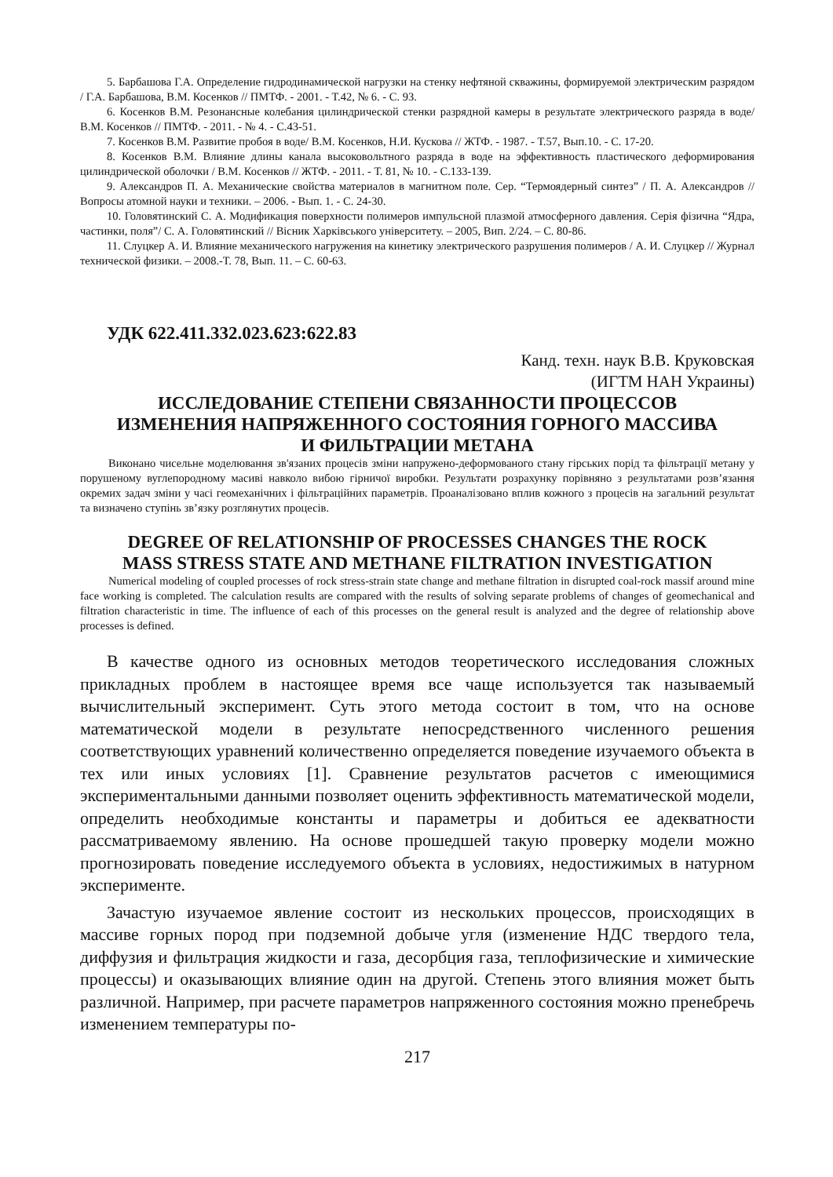5. Барбашова Г.А. Определение гидродинамической нагрузки на стенку нефтяной скважины, формируемой электрическим разрядом / Г.А. Барбашова, В.М. Косенков // ПМТФ. - 2001. - Т.42, № 6. - С. 93.
6. Косенков В.М. Резонансные колебания цилиндрической стенки разрядной камеры в результате электрического разряда в воде/ В.М. Косенков // ПМТФ. - 2011. - № 4. - С.43-51.
7. Косенков В.М. Развитие пробоя в воде/ В.М. Косенков, Н.И. Кускова // ЖТФ. - 1987. - Т.57, Вып.10. - С. 17-20.
8. Косенков В.М. Влияние длины канала высоковольтного разряда в воде на эффективность пластического деформирования цилиндрической оболочки / В.М. Косенков // ЖТФ. - 2011. - Т. 81, № 10. - С.133-139.
9. Александров П. А. Механические свойства материалов в магнитном поле. Сер. “Термоядерный синтез” / П. А. Александров // Вопросы атомной науки и техники. – 2006. - Вып. 1. - С. 24-30.
10. Головятинский С. А. Модификация поверхности полимеров импульсной плазмой атмосферного давления. Серія фізична “Ядра, частинки, поля”/ С. А. Головятинский // Вісник Харківського університету. – 2005, Вип. 2/24. – С. 80-86.
11. Слуцкер А. И. Влияние механического нагружения на кинетику электрического разрушения полимеров / А. И. Слуцкер // Журнал технической физики. – 2008.-Т. 78, Вып. 11. – С. 60-63.
УДК 622.411.332.023.623:622.83
Канд. техн. наук В.В. Круковская
(ИГТМ НАН Украины)
ИССЛЕДОВАНИЕ СТЕПЕНИ СВЯЗАННОСТИ ПРОЦЕССОВ
ИЗМЕНЕНИЯ НАПРЯЖЕННОГО СОСТОЯНИЯ ГОРНОГО МАССИВА
И ФИЛЬТРАЦИИ МЕТАНА
Виконано чисельне моделювання зв'язаних процесів зміни напружено-деформованого стану гірських порід та фільтрації метану у порушеному вуглепородному масиві навколо вибою гірничої виробки. Результати розрахунку порівняно з результатами розв’язання окремих задач зміни у часі геомеханічних і фільтраційних параметрів. Проаналізовано вплив кожного з процесів на загальний результат та визначено ступінь зв’язку розглянутих процесів.
DEGREE OF RELATIONSHIP OF PROCESSES CHANGES THE ROCK
MASS STRESS STATE AND METHANE FILTRATION INVESTIGATION
Numerical modeling of coupled processes of rock stress-strain state change and methane filtration in disrupted coal-rock massif around mine face working is completed. The calculation results are compared with the results of solving separate problems of changes of geomechanical and filtration characteristic in time. The influence of each of this processes on the general result is analyzed and the degree of relationship above processes is defined.
В качестве одного из основных методов теоретического исследования сложных прикладных проблем в настоящее время все чаще используется так называемый вычислительный эксперимент. Суть этого метода состоит в том, что на основе математической модели в результате непосредственного численного решения соответствующих уравнений количественно определяется поведение изучаемого объекта в тех или иных условиях [1]. Сравнение результатов расчетов с имеющимися экспериментальными данными позволяет оценить эффективность математической модели, определить необходимые константы и параметры и добиться ее адекватности рассматриваемому явлению. На основе прошедшей такую проверку модели можно прогнозировать поведение исследуемого объекта в условиях, недостижимых в натурном эксперименте.
Зачастую изучаемое явление состоит из нескольких процессов, происходящих в массиве горных пород при подземной добыче угля (изменение НДС твердого тела, диффузия и фильтрация жидкости и газа, десорбция газа, теплофизические и химические процессы) и оказывающих влияние один на другой. Степень этого влияния может быть различной. Например, при расчете параметров напряженного состояния можно пренебречь изменением температуры по-
217